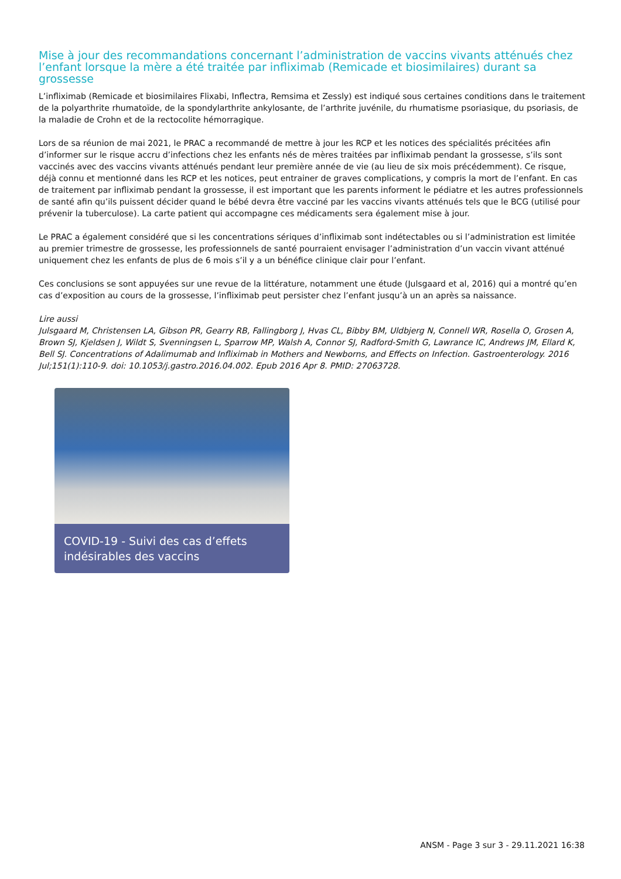Mise à jour des recommandations concernant l’administration de vaccins vivants atténués chez l’enfant lorsque la mère a été traitée par infliximab (Remicade et biosimilaires) durant sa grossesse
L’infliximab (Remicade et biosimilaires Flixabi, Inflectra, Remsima et Zessly) est indiqué sous certaines conditions dans le traitement de la polyarthrite rhumatoïde, de la spondylarthrite ankylosante, de l’arthrite juvénile, du rhumatisme psoriasique, du psoriasis, de la maladie de Crohn et de la rectocolite hémorragique.
Lors de sa réunion de mai 2021, le PRAC a recommandé de mettre à jour les RCP et les notices des spécialités précitées afin d’informer sur le risque accru d’infections chez les enfants nés de mères traitées par infliximab pendant la grossesse, s’ils sont vaccinés avec des vaccins vivants atténués pendant leur première année de vie (au lieu de six mois précédemment). Ce risque, déjà connu et mentionné dans les RCP et les notices, peut entrainer de graves complications, y compris la mort de l’enfant. En cas de traitement par infliximab pendant la grossesse, il est important que les parents informent le pédiatre et les autres professionnels de santé afin qu’ils puissent décider quand le bébé devra être vacciné par les vaccins vivants atténués tels que le BCG (utilisé pour prévenir la tuberculose). La carte patient qui accompagne ces médicaments sera également mise à jour.
Le PRAC a également considéré que si les concentrations sériques d’infliximab sont indétectables ou si l’administration est limitée au premier trimestre de grossesse, les professionnels de santé pourraient envisager l’administration d’un vaccin vivant atténué uniquement chez les enfants de plus de 6 mois s’il y a un bénéfice clinique clair pour l’enfant.
Ces conclusions se sont appuyées sur une revue de la littérature, notamment une étude (Julsgaard et al, 2016) qui a montré qu’en cas d’exposition au cours de la grossesse, l’infliximab peut persister chez l’enfant jusqu’à un an après sa naissance.
Lire aussi
Julsgaard M, Christensen LA, Gibson PR, Gearry RB, Fallingborg J, Hvas CL, Bibby BM, Uldbjerg N, Connell WR, Rosella O, Grosen A, Brown SJ, Kjeldsen J, Wildt S, Svenningsen L, Sparrow MP, Walsh A, Connor SJ, Radford-Smith G, Lawrance IC, Andrews JM, Ellard K, Bell SJ. Concentrations of Adalimumab and Infliximab in Mothers and Newborns, and Effects on Infection. Gastroenterology. 2016 Jul;151(1):110-9. doi: 10.1053/j.gastro.2016.04.002. Epub 2016 Apr 8. PMID: 27063728.
COVID-19 - Suivi des cas d’effets indésirables des vaccins
ANSM - Page 3 sur 3 - 29.11.2021 16:38